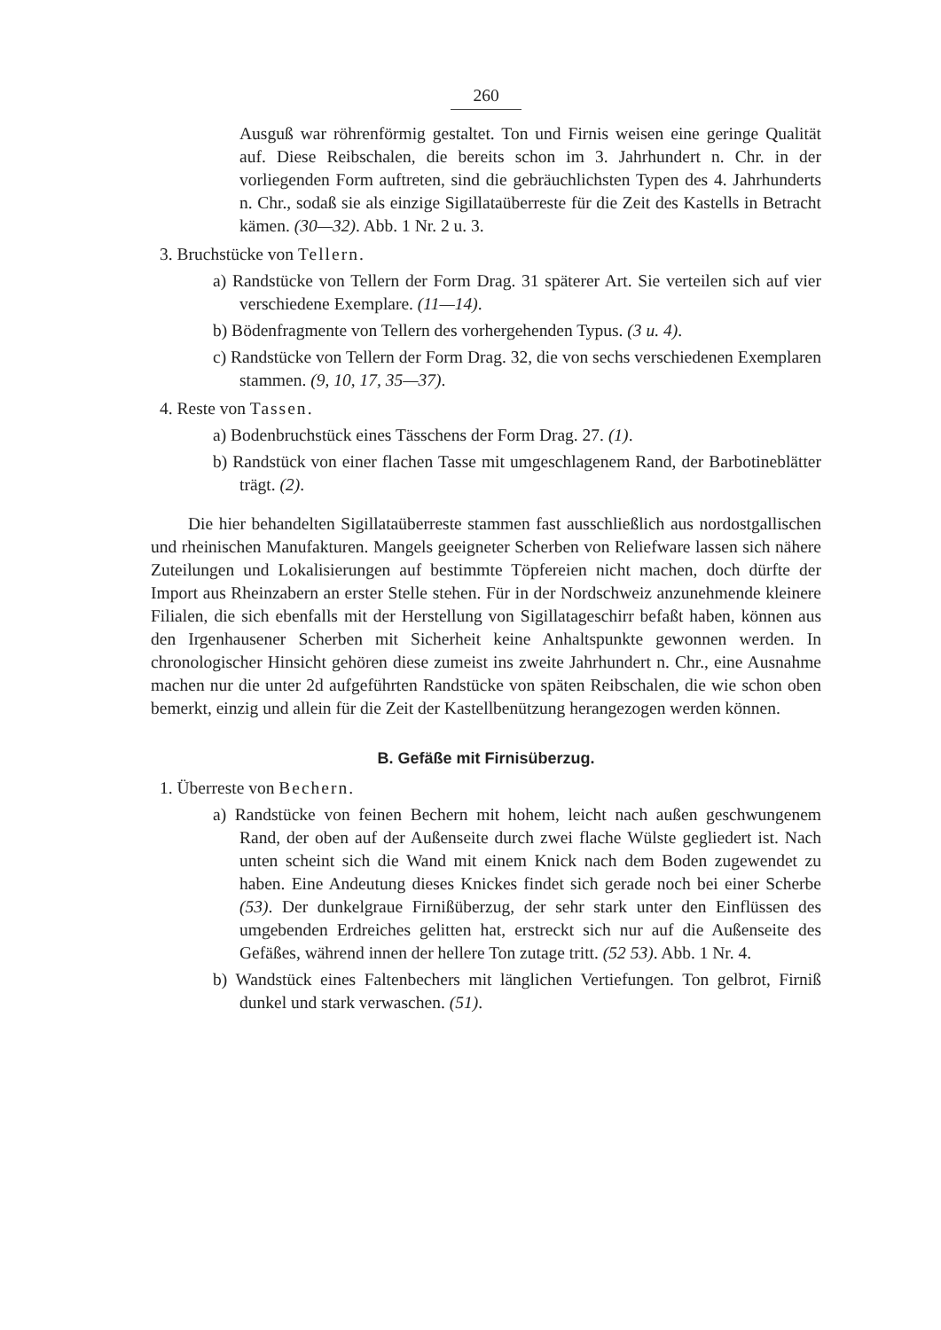260
Ausguß war röhrenförmig gestaltet. Ton und Firnis weisen eine geringe Qualität auf. Diese Reibschalen, die bereits schon im 3. Jahrhundert n. Chr. in der vorliegenden Form auftreten, sind die gebräuchlichsten Typen des 4. Jahrhunderts n. Chr., sodaß sie als einzige Sigillataüberreste für die Zeit des Kastells in Betracht kämen. (30—32). Abb. 1 Nr. 2 u. 3.
3. Bruchstücke von Tellern.
a) Randstücke von Tellern der Form Drag. 31 späterer Art. Sie verteilen sich auf vier verschiedene Exemplare. (11—14).
b) Bödenfragmente von Tellern des vorhergehenden Typus. (3 u. 4).
c) Randstücke von Tellern der Form Drag. 32, die von sechs verschiedenen Exemplaren stammen. (9, 10, 17, 35—37).
4. Reste von Tassen.
a) Bodenbruchstück eines Tässchens der Form Drag. 27. (1).
b) Randstück von einer flachen Tasse mit umgeschlagenem Rand, der Barbotineblätter trägt. (2).
Die hier behandelten Sigillataüberreste stammen fast ausschließlich aus nordostgallischen und rheinischen Manufakturen. Mangels geeigneter Scherben von Reliefware lassen sich nähere Zuteilungen und Lokalisierungen auf bestimmte Töpfereien nicht machen, doch dürfte der Import aus Rheinzabern an erster Stelle stehen. Für in der Nordschweiz anzunehmende kleinere Filialen, die sich ebenfalls mit der Herstellung von Sigillatageschirr befaßt haben, können aus den Irgenhausener Scherben mit Sicherheit keine Anhaltspunkte gewonnen werden. In chronologischer Hinsicht gehören diese zumeist ins zweite Jahrhundert n. Chr., eine Ausnahme machen nur die unter 2d aufgeführten Randstücke von späten Reibschalen, die wie schon oben bemerkt, einzig und allein für die Zeit der Kastellbenützung herangezogen werden können.
B. Gefäße mit Firnisüberzug.
1. Überreste von Bechern.
a) Randstücke von feinen Bechern mit hohem, leicht nach außen geschwungenem Rand, der oben auf der Außenseite durch zwei flache Wülste gegliedert ist. Nach unten scheint sich die Wand mit einem Knick nach dem Boden zugewendet zu haben. Eine Andeutung dieses Knickes findet sich gerade noch bei einer Scherbe (53). Der dunkelgraue Firnißüberzug, der sehr stark unter den Einflüssen des umgebenden Erdreiches gelitten hat, erstreckt sich nur auf die Außenseite des Gefäßes, während innen der hellere Ton zutage tritt. (52 53). Abb. 1 Nr. 4.
b) Wandstück eines Faltenbechers mit länglichen Vertiefungen. Ton gelbrot, Firniß dunkel und stark verwaschen. (51).